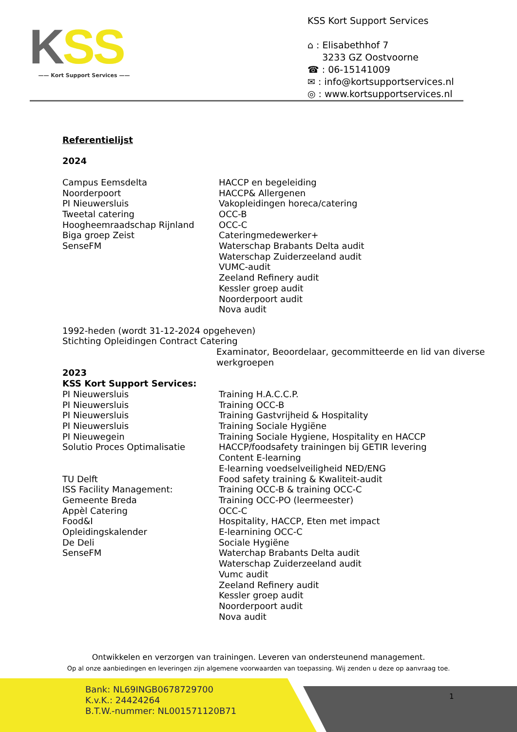KSS
—— Kort Support Services ——
KSS Kort Support Services
⌂ : Elisabethhof 7
3233 GZ Oostvoorne
☎ : 06-15141009
✉ : info@kortsupportservices.nl
◎ : www.kortsupportservices.nl
Referentielijst
2024
Campus Eemsdelta
Noorderpoort
PI Nieuwersluis
Tweetal catering
Hoogheemraadschap Rijnland
Biga groep Zeist
SenseFM
HACCP en begeleiding
HACCP& Allergenen
Vakopleidingen horeca/catering
OCC-B
OCC-C
Cateringmedewerker+
Waterschap Brabants Delta audit
Waterschap Zuiderzeeland audit
VUMC-audit
Zeeland Refinery audit
Kessler groep audit
Noorderpoort audit
Nova audit
1992-heden (wordt 31-12-2024 opgeheven)
Stichting Opleidingen Contract Catering
Examinator, Beoordelaar, gecommitteerde en lid van diverse werkgroepen
2023
KSS Kort Support Services:
PI Nieuwersluis
PI Nieuwersluis
PI Nieuwersluis
PI Nieuwersluis
PI Nieuwegein
Solutio Proces Optimalisatie
TU Delft
ISS Facility Management:
Gemeente Breda
Appèl Catering
Food&I
Opleidingskalender
De Deli
SenseFM
Training H.A.C.C.P.
Training OCC-B
Training Gastvrijheid & Hospitality
Training Sociale Hygiëne
Training Sociale Hygiene, Hospitality en HACCP
HACCP/foodsafety trainingen bij GETIR levering
Content E-learning
E-learning voedselveiligheid NED/ENG
Food safety training & Kwaliteit-audit
Training OCC-B & training OCC-C
Training OCC-PO (leermeester)
OCC-C
Hospitality, HACCP, Eten met impact
E-learnining OCC-C
Sociale Hygiëne
Waterchap Brabants Delta audit
Waterschap Zuiderzeeland audit
Vumc audit
Zeeland Refinery audit
Kessler groep audit
Noorderpoort audit
Nova audit
Ontwikkelen en verzorgen van trainingen. Leveren van ondersteunend management.
Op al onze aanbiedingen en leveringen zijn algemene voorwaarden van toepassing. Wij zenden u deze op aanvraag toe.
Bank: NL69INGB0678729700
K.v.K.: 24424264
B.T.W.-nummer: NL001571120B71
1